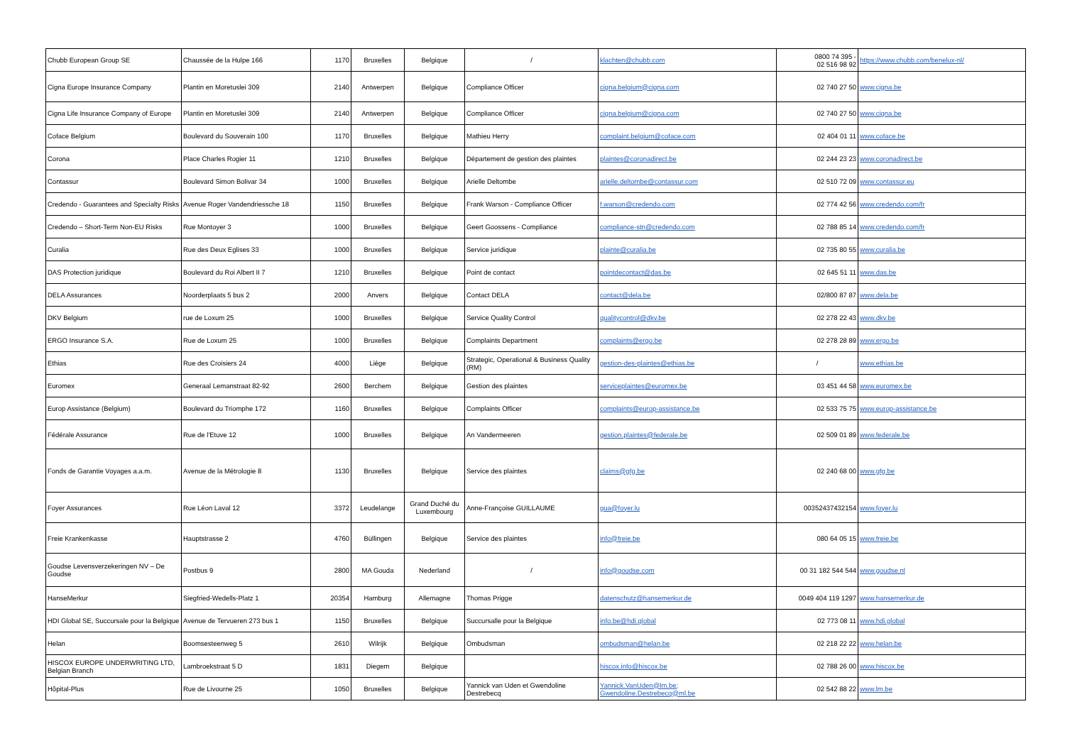| Chubb European Group SE | Chaussée de la Hulpe 166 | 1170 | Bruxelles | Belgique | / | klachten@chubb.com | 0800 74 395 - 02 516 98 92 | https://www.chubb.com/benelux-nl/ |
| Cigna Europe Insurance Company | Plantin en Moretuslei 309 | 2140 | Antwerpen | Belgique | Compliance Officer | cigna.belgium@cigna.com | 02 740 27 50 | www.cigna.be |
| Cigna Life Insurance Company of Europe | Plantin en Moretuslei 309 | 2140 | Antwerpen | Belgique | Compliance Officer | cigna.belgium@cigna.com | 02 740 27 50 | www.cigna.be |
| Coface Belgium | Boulevard du Souverain 100 | 1170 | Bruxelles | Belgique | Mathieu Herry | complaint.belgium@coface.com | 02 404 01 11 | www.coface.be |
| Corona | Place Charles Rogier 11 | 1210 | Bruxelles | Belgique | Département de gestion des plaintes | plaintes@coronadirect.be | 02 244 23 23 | www.coronadirect.be |
| Contassur | Boulevard Simon Bolivar 34 | 1000 | Bruxelles | Belgique | Arielle Deltombe | arielle.deltombe@contassur.com | 02 510 72 09 | www.contassur.eu |
| Credendo - Guarantees and Specialty Risks | Avenue Roger Vandendriessche 18 | 1150 | Bruxelles | Belgique | Frank Warson - Compliance Officer | f.warson@credendo.com | 02 774 42 56 | www.credendo.com/fr |
| Credendo – Short-Term Non-EU Risks | Rue Montoyer 3 | 1000 | Bruxelles | Belgique | Geert Goossens - Compliance | compliance-stn@credendo.com | 02 788 85 14 | www.credendo.com/fr |
| Curalia | Rue des Deux Eglises 33 | 1000 | Bruxelles | Belgique | Service juridique | plainte@curalia.be | 02 735 80 55 | www.curalia.be |
| DAS Protection juridique | Boulevard du Roi Albert II 7 | 1210 | Bruxelles | Belgique | Point de contact | pointdecontact@das.be | 02 645 51 11 | www.das.be |
| DELA Assurances | Noorderplaats 5 bus 2 | 2000 | Anvers | Belgique | Contact DELA | contact@dela.be | 02/800 87 87 | www.dela.be |
| DKV Belgium | rue de Loxum 25 | 1000 | Bruxelles | Belgique | Service Quality Control | qualitycontrol@dkv.be | 02 278 22 43 | www.dkv.be |
| ERGO Insurance S.A. | Rue de Loxum 25 | 1000 | Bruxelles | Belgique | Complaints Department | complaints@ergo.be | 02 278 28 89 | www.ergo.be |
| Ethias | Rue des Croisiers 24 | 4000 | Liège | Belgique | Strategic, Operational & Business Quality (RM) | gestion-des-plaintes@ethias.be | / | www.ethias.be |
| Euromex | Generaal Lemanstraat 82-92 | 2600 | Berchem | Belgique | Gestion des plaintes | serviceplaintes@euromex.be | 03 451 44 58 | www.euromex.be |
| Europ Assistance (Belgium) | Boulevard du Triomphe 172 | 1160 | Bruxelles | Belgique | Complaints Officer | complaints@europ-assistance.be | 02 533 75 75 | www.europ-assistance.be |
| Fédérale Assurance | Rue de l'Etuve 12 | 1000 | Bruxelles | Belgique | An Vandermeeren | gestion.plaintes@federale.be | 02 509 01 89 | www.federale.be |
| Fonds de Garantie Voyages a.a.m. | Avenue de la Métrologie 8 | 1130 | Bruxelles | Belgique | Service des plaintes | claims@gfg.be | 02 240 68 00 | www.gfg.be |
| Foyer Assurances | Rue Léon Laval 12 | 3372 | Leudelange | Grand Duché du Luxembourg | Anne-Françoise GUILLAUME | gua@foyer.lu | 00352437432154 | www.foyer.lu |
| Freie Krankenkasse | Hauptstrasse 2 | 4760 | Büllingen | Belgique | Service des plaintes | info@freie.be | 080 64 05 15 | www.freie.be |
| Goudse Levensverzekeringen NV – De Goudse | Postbus 9 | 2800 | MA Gouda | Nederland | / | info@goudse.com | 00 31 182 544 544 | www.goudse.nl |
| HanseMerkur | Siegfried-Wedells-Platz 1 | 20354 | Hamburg | Allemagne | Thomas Prigge | datenschutz@hansemerkur.de | 0049 404 119 1297 | www.hansemerkur.de |
| HDI Global SE, Succursale pour la Belgique | Avenue de Tervueren 273 bus 1 | 1150 | Bruxelles | Belgique | Succursalle pour la Belgique | info.be@hdi.global | 02 773 08 11 | www.hdi.global |
| Helan | Boomsesteenweg 5 | 2610 | Wilrijk | Belgique | Ombudsman | ombudsman@helan.be | 02 218 22 22 | www.helan.be |
| HISCOX EUROPE UNDERWRITING LTD, Belgian Branch | Lambroekstraat 5 D | 1831 | Diegem | Belgique | | hiscox.info@hiscox.be | 02 788 26 00 | www.hiscox.be |
| Hôpital-Plus | Rue de Livourne 25 | 1050 | Bruxelles | Belgique | Yannick van Uden et Gwendoline Destrebecq | Yannick.VanUden@lm.be; Gwendoline.Destrebecq@ml.be | 02 542 88 22 | www.lm.be |